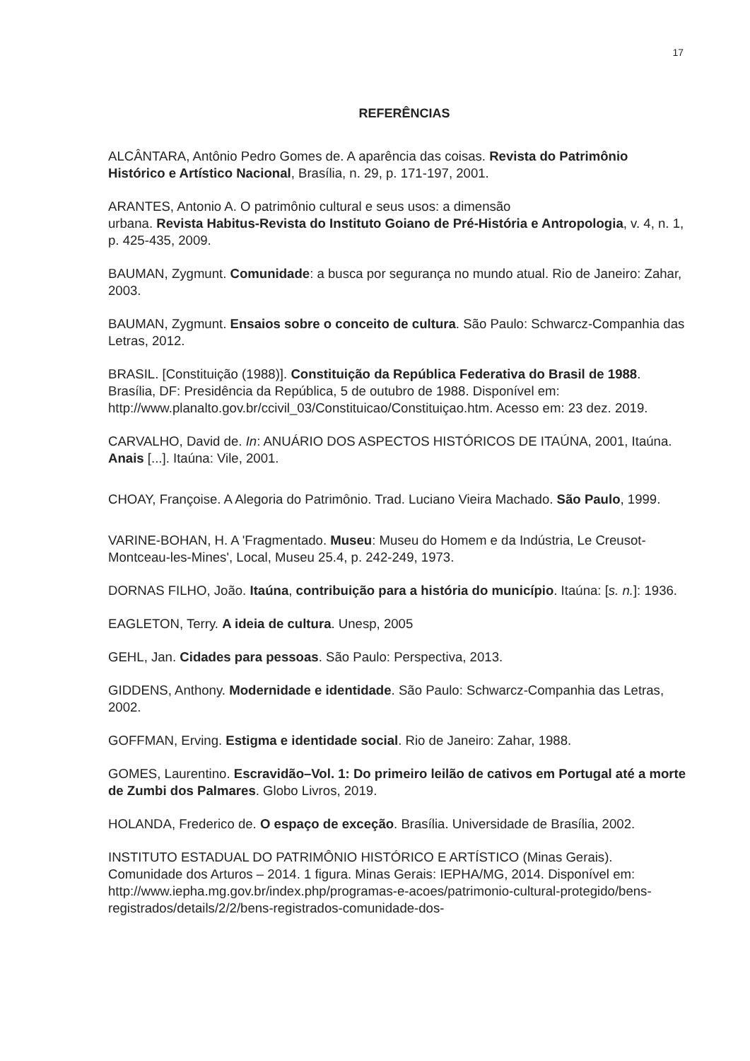17
REFERÊNCIAS
ALCÂNTARA, Antônio Pedro Gomes de. A aparência das coisas. Revista do Patrimônio Histórico e Artístico Nacional, Brasília, n. 29, p. 171-197, 2001.
ARANTES, Antonio A. O patrimônio cultural e seus usos: a dimensão
urbana. Revista Habitus-Revista do Instituto Goiano de Pré-História e Antropologia, v. 4, n. 1, p. 425-435, 2009.
BAUMAN, Zygmunt. Comunidade: a busca por segurança no mundo atual. Rio de Janeiro: Zahar, 2003.
BAUMAN, Zygmunt. Ensaios sobre o conceito de cultura. São Paulo: Schwarcz-Companhia das Letras, 2012.
BRASIL. [Constituição (1988)]. Constituição da República Federativa do Brasil de 1988. Brasília, DF: Presidência da República, 5 de outubro de 1988. Disponível em: http://www.planalto.gov.br/ccivil_03/Constituicao/Constituiçao.htm. Acesso em: 23 dez. 2019.
CARVALHO, David de. In: ANUÁRIO DOS ASPECTOS HISTÓRICOS DE ITAÚNA, 2001, Itaúna. Anais [...]. Itaúna: Vile, 2001.
CHOAY, Françoise. A Alegoria do Patrimônio. Trad. Luciano Vieira Machado. São Paulo, 1999.
VARINE-BOHAN, H. A 'Fragmentado. Museu: Museu do Homem e da Indústria, Le Creusot-Montceau-les-Mines', Local, Museu 25.4, p. 242-249, 1973.
DORNAS FILHO, João. Itaúna, contribuição para a história do município. Itaúna: [s. n.]: 1936.
EAGLETON, Terry. A ideia de cultura. Unesp, 2005
GEHL, Jan. Cidades para pessoas. São Paulo: Perspectiva, 2013.
GIDDENS, Anthony. Modernidade e identidade. São Paulo: Schwarcz-Companhia das Letras, 2002.
GOFFMAN, Erving. Estigma e identidade social. Rio de Janeiro: Zahar, 1988.
GOMES, Laurentino. Escravidão–Vol. 1: Do primeiro leilão de cativos em Portugal até a morte de Zumbi dos Palmares. Globo Livros, 2019.
HOLANDA, Frederico de. O espaço de exceção. Brasília. Universidade de Brasília, 2002.
INSTITUTO ESTADUAL DO PATRIMÔNIO HISTÓRICO E ARTÍSTICO (Minas Gerais). Comunidade dos Arturos – 2014. 1 figura. Minas Gerais: IEPHA/MG, 2014. Disponível em: http://www.iepha.mg.gov.br/index.php/programas-e-acoes/patrimonio-cultural-protegido/bens-registrados/details/2/2/bens-registrados-comunidade-dos-